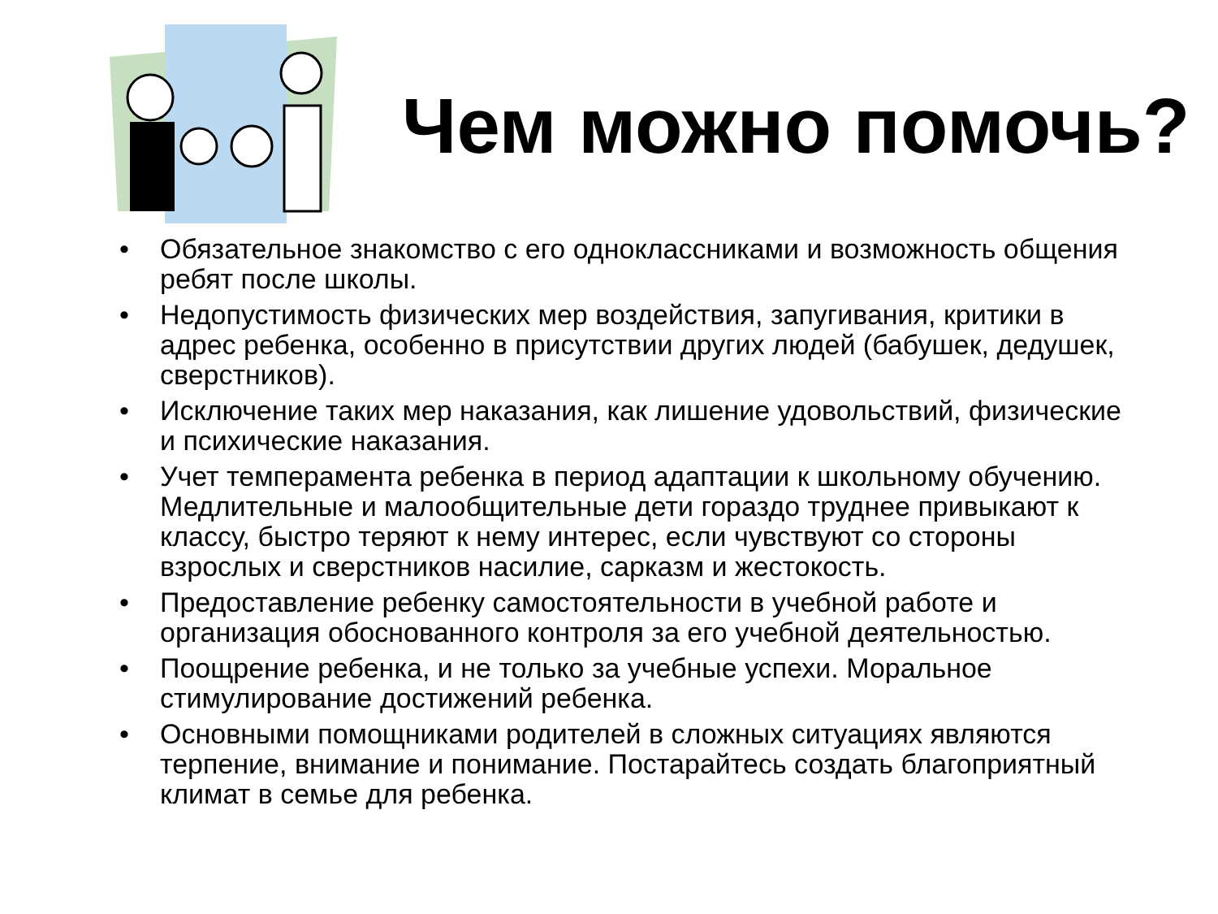Чем можно помочь?
• Обязательное знакомство с его одноклассниками и возможность общения ребят после школы.
• Недопустимость физических мер воздействия, запугивания, критики в адрес ребенка, особенно в присутствии других людей (бабушек, дедушек, сверстников).
• Исключение таких мер наказания, как лишение удовольствий, физические и психические наказания.
• Учет темперамента ребенка в период адаптации к школьному обучению. Медлительные и малообщительные дети гораздо труднее привыкают к классу, быстро теряют к нему интерес, если чувствуют со стороны взрослых и сверстников насилие, сарказм и жестокость.
• Предоставление ребенку самостоятельности в учебной работе и организация обоснованного контроля за его учебной деятельностью.
• Поощрение ребенка, и не только за учебные успехи. Моральное стимулирование достижений ребенка.
• Основными помощниками родителей в сложных ситуациях являются терпение, внимание и понимание. Постарайтесь создать благоприятный климат в семье для ребенка.